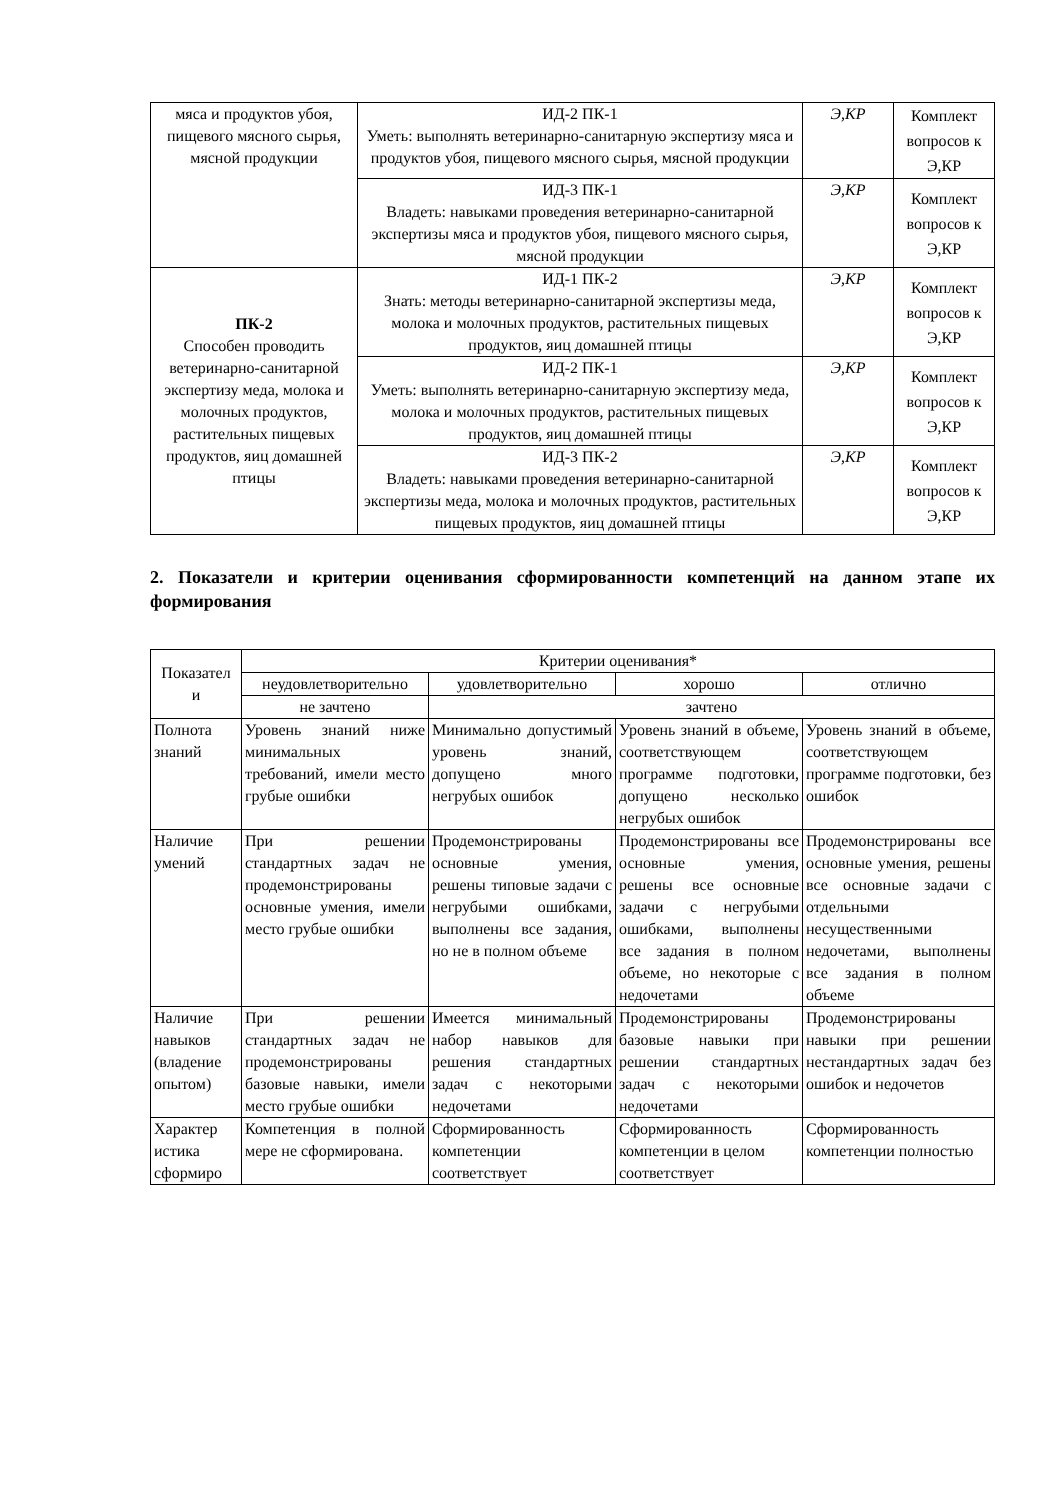| мяса и продуктов убоя, пищевого мясного сырья, мясной продукции | ИД-2 ПК-1 Уметь: выполнять ветеринарно-санитарную экспертизу мяса и продуктов убоя, пищевого мясного сырья, мясной продукции | Э,КР | Комплект вопросов к Э,КР |
| | ИД-3 ПК-1 Владеть: навыками проведения ветеринарно-санитарной экспертизы мяса и продуктов убоя, пищевого мясного сырья, мясной продукции | Э,КР | Комплект вопросов к Э,КР |
| ПК-2 Способен проводить ветеринарно-санитарной экспертизу меда, молока и молочных продуктов, растительных пищевых продуктов, яиц домашней птицы | ИД-1 ПК-2 Знать: методы ветеринарно-санитарной экспертизы меда, молока и молочных продуктов, растительных пищевых продуктов, яиц домашней птицы | Э,КР | Комплект вопросов к Э,КР |
| | ИД-2 ПК-1 Уметь: выполнять ветеринарно-санитарную экспертизу меда, молока и молочных продуктов, растительных пищевых продуктов, яиц домашней птицы | Э,КР | Комплект вопросов к Э,КР |
| | ИД-3 ПК-2 Владеть: навыками проведения ветеринарно-санитарной экспертизы меда, молока и молочных продуктов, растительных пищевых продуктов, яиц домашней птицы | Э,КР | Комплект вопросов к Э,КР |
2. Показатели и критерии оценивания сформированности компетенций на данном этапе их формирования
| Показател и | Критерии оценивания* | | | |
| --- | --- | --- | --- | --- |
| | неудовлетворительно | удовлетворительно | хорошо | отлично |
| | не зачтено | зачтено | | |
| Полнота знаний | Уровень знаний ниже минимальных требований, имели место грубые ошибки | Минимально допустимый уровень знаний, допущено много негрубых ошибок | Уровень знаний в объеме, соответствующем программе подготовки, допущено несколько негрубых ошибок | Уровень знаний в объеме, соответствующем программе подготовки, без ошибок |
| Наличие умений | При решении стандартных задач не продемонстрированы основные умения, имели место грубые ошибки | Продемонстрированы основные умения, решены типовые задачи с негрубыми ошибками, выполнены все задания, но не в полном объеме | Продемонстрированы все основные умения, решены все основные задачи с негрубыми ошибками, выполнены все задания в полном объеме, но некоторые с недочетами | Продемонстрированы все основные умения, решены все основные задачи с отдельными несущественными недочетами, выполнены все задания в полном объеме |
| Наличие навыков (владение опытом) | При решении стандартных задач не продемонстрированы базовые навыки, имели место грубые ошибки | Имеется минимальный набор навыков для решения стандартных задач с некоторыми недочетами | Продемонстрированы базовые навыки при решении стандартных задач с некоторыми недочетами | Продемонстрированы навыки при решении нестандартных задач без ошибок и недочетов |
| Характер истика сформиро | Компетенция в полной мере не сформирована. | Сформированность компетенции соответствует | Сформированность компетенции в целом соответствует | Сформированность компетенции полностью |